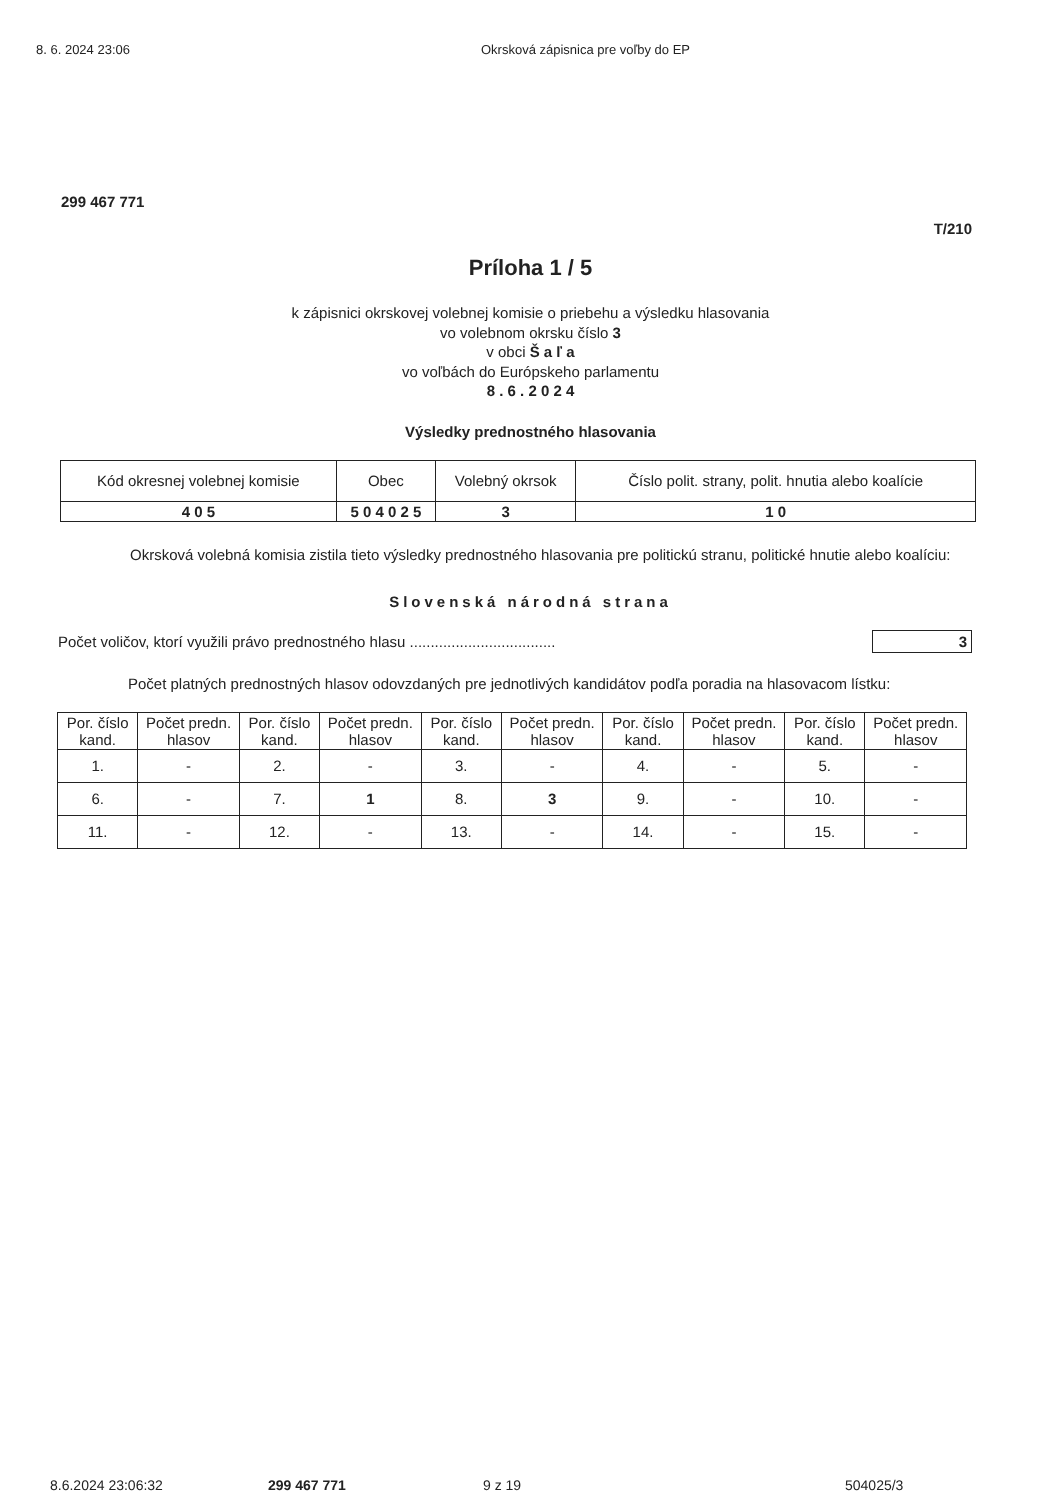8. 6. 2024 23:06 Okrsková zápisnica pre voľby do EP
299 467 771
T/210
Príloha 1 / 5
k zápisnici okrskovej volebnej komisie o priebehu a výsledku hlasovania
vo volebnom okrsku číslo 3
v obci Š a ľ a
vo voľbách do Európskeho parlamentu
8 . 6 . 2 0 2 4
Výsledky prednostného hlasovania
| Kód okresnej volebnej komisie | Obec | Volebný okrsok | Číslo polit. strany, polit. hnutia alebo koalície |
| --- | --- | --- | --- |
| 4 0 5 | 5 0 4 0 2 5 | 3 | 1 0 |
Okrsková volebná komisia zistila tieto výsledky prednostného hlasovania pre politickú stranu, politické hnutie alebo koalíciu:
Slovenská národná strana
Počet voličov, ktorí využili právo prednostného hlasu ................................... 3
Počet platných prednostných hlasov odovzdaných pre jednotlivých kandidátov podľa poradia na hlasovacom lístku:
| Por. číslo kand. | Počet predn. hlasov | Por. číslo kand. | Počet predn. hlasov | Por. číslo kand. | Počet predn. hlasov | Por. číslo kand. | Počet predn. hlasov | Por. číslo kand. | Počet predn. hlasov |
| --- | --- | --- | --- | --- | --- | --- | --- | --- | --- |
| 1. | - | 2. | - | 3. | - | 4. | - | 5. | - |
| 6. | - | 7. | 1 | 8. | 3 | 9. | - | 10. | - |
| 11. | - | 12. | - | 13. | - | 14. | - | 15. | - |
8.6.2024 23:06:32 299 467 771 9 z 19 504025/3